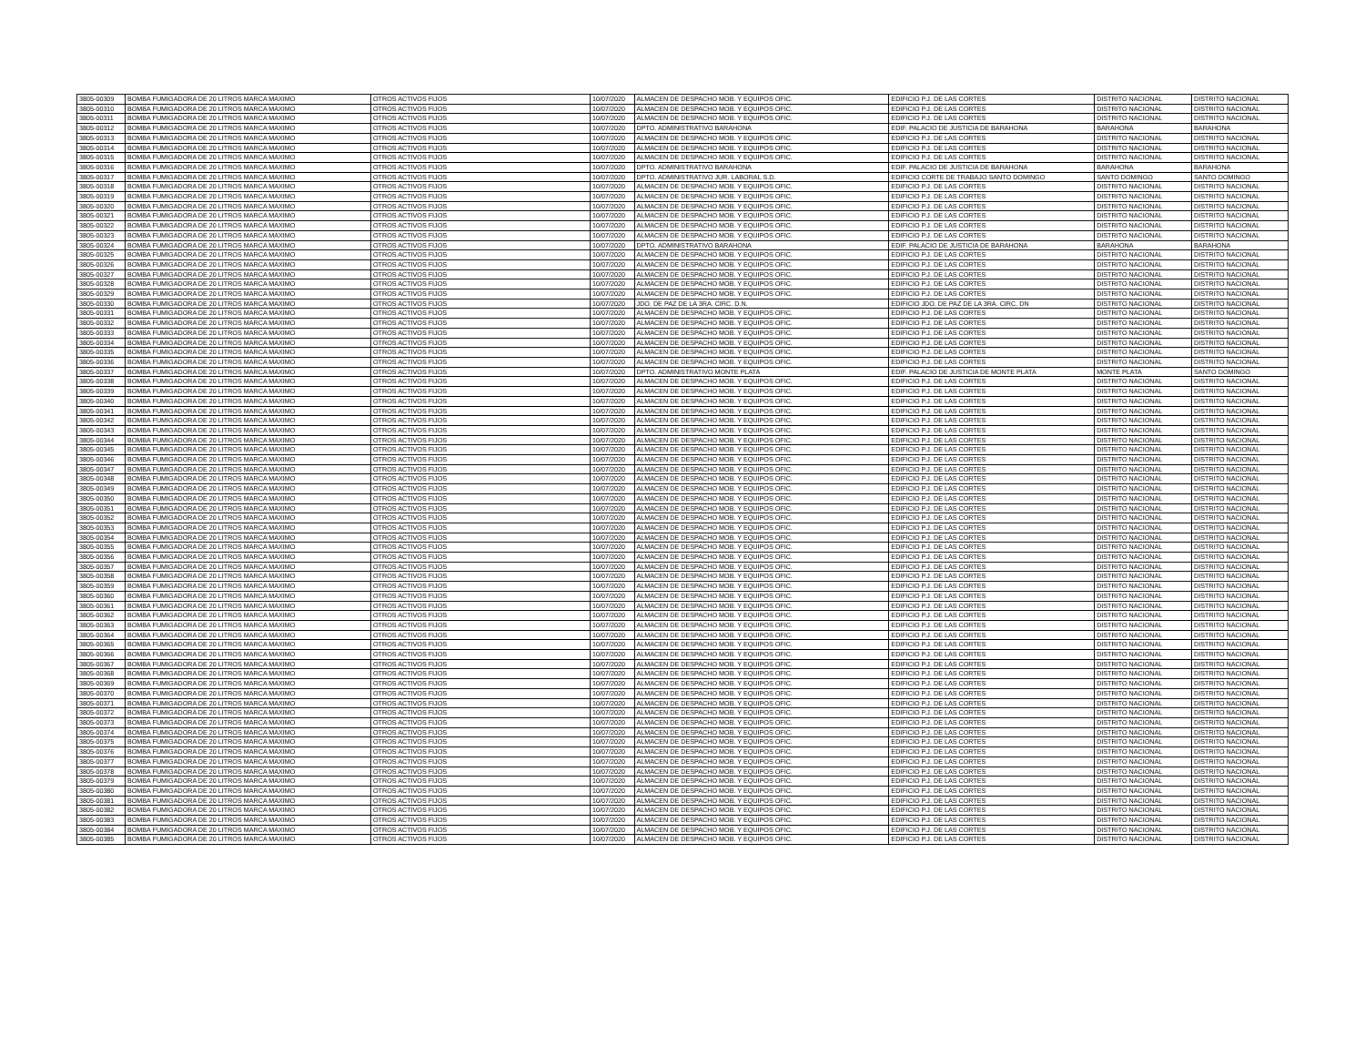| 3805-00309 | BOMBA FUMIGADORA DE 20 LITROS MARCA MAXIMO | OTROS ACTIVOS FIJOS | 10/07/2020 | ALMACEN DE DESPACHO MOB. Y EQUIPOS OFIC. | EDIFICIO P.J. DE LAS CORTES | DISTRITO NACIONAL | DISTRITO NACIONAL |
| 3805-00310 | BOMBA FUMIGADORA DE 20 LITROS MARCA MAXIMO | OTROS ACTIVOS FIJOS | 10/07/2020 | ALMACEN DE DESPACHO MOB. Y EQUIPOS OFIC. | EDIFICIO P.J. DE LAS CORTES | DISTRITO NACIONAL | DISTRITO NACIONAL |
| 3805-00311 | BOMBA FUMIGADORA DE 20 LITROS MARCA MAXIMO | OTROS ACTIVOS FIJOS | 10/07/2020 | ALMACEN DE DESPACHO MOB. Y EQUIPOS OFIC. | EDIFICIO P.J. DE LAS CORTES | DISTRITO NACIONAL | DISTRITO NACIONAL |
| 3805-00312 | BOMBA FUMIGADORA DE 20 LITROS MARCA MAXIMO | OTROS ACTIVOS FIJOS | 10/07/2020 | DPTO. ADMINISTRATIVO BARAHONA | EDIF. PALACIO DE JUSTICIA DE BARAHONA | BARAHONA | BARAHONA |
| 3805-00313 | BOMBA FUMIGADORA DE 20 LITROS MARCA MAXIMO | OTROS ACTIVOS FIJOS | 10/07/2020 | ALMACEN DE DESPACHO MOB. Y EQUIPOS OFIC. | EDIFICIO P.J. DE LAS CORTES | DISTRITO NACIONAL | DISTRITO NACIONAL |
| 3805-00314 | BOMBA FUMIGADORA DE 20 LITROS MARCA MAXIMO | OTROS ACTIVOS FIJOS | 10/07/2020 | ALMACEN DE DESPACHO MOB. Y EQUIPOS OFIC. | EDIFICIO P.J. DE LAS CORTES | DISTRITO NACIONAL | DISTRITO NACIONAL |
| 3805-00315 | BOMBA FUMIGADORA DE 20 LITROS MARCA MAXIMO | OTROS ACTIVOS FIJOS | 10/07/2020 | ALMACEN DE DESPACHO MOB. Y EQUIPOS OFIC. | EDIFICIO P.J. DE LAS CORTES | DISTRITO NACIONAL | DISTRITO NACIONAL |
| 3805-00316 | BOMBA FUMIGADORA DE 20 LITROS MARCA MAXIMO | OTROS ACTIVOS FIJOS | 10/07/2020 | DPTO. ADMINISTRATIVO BARAHONA | EDIF. PALACIO DE JUSTICIA DE BARAHONA | BARAHONA | BARAHONA |
| 3805-00317 | BOMBA FUMIGADORA DE 20 LITROS MARCA MAXIMO | OTROS ACTIVOS FIJOS | 10/07/2020 | DPTO. ADMINISTRATIVO JUR. LABORAL S.D. | EDIFICIO CORTE DE TRABAJO SANTO DOMINGO | SANTO DOMINGO | SANTO DOMINGO |
| 3805-00318 | BOMBA FUMIGADORA DE 20 LITROS MARCA MAXIMO | OTROS ACTIVOS FIJOS | 10/07/2020 | ALMACEN DE DESPACHO MOB. Y EQUIPOS OFIC. | EDIFICIO P.J. DE LAS CORTES | DISTRITO NACIONAL | DISTRITO NACIONAL |
| 3805-00319 | BOMBA FUMIGADORA DE 20 LITROS MARCA MAXIMO | OTROS ACTIVOS FIJOS | 10/07/2020 | ALMACEN DE DESPACHO MOB. Y EQUIPOS OFIC. | EDIFICIO P.J. DE LAS CORTES | DISTRITO NACIONAL | DISTRITO NACIONAL |
| 3805-00320 | BOMBA FUMIGADORA DE 20 LITROS MARCA MAXIMO | OTROS ACTIVOS FIJOS | 10/07/2020 | ALMACEN DE DESPACHO MOB. Y EQUIPOS OFIC. | EDIFICIO P.J. DE LAS CORTES | DISTRITO NACIONAL | DISTRITO NACIONAL |
| 3805-00321 | BOMBA FUMIGADORA DE 20 LITROS MARCA MAXIMO | OTROS ACTIVOS FIJOS | 10/07/2020 | ALMACEN DE DESPACHO MOB. Y EQUIPOS OFIC. | EDIFICIO P.J. DE LAS CORTES | DISTRITO NACIONAL | DISTRITO NACIONAL |
| 3805-00322 | BOMBA FUMIGADORA DE 20 LITROS MARCA MAXIMO | OTROS ACTIVOS FIJOS | 10/07/2020 | ALMACEN DE DESPACHO MOB. Y EQUIPOS OFIC. | EDIFICIO P.J. DE LAS CORTES | DISTRITO NACIONAL | DISTRITO NACIONAL |
| 3805-00323 | BOMBA FUMIGADORA DE 20 LITROS MARCA MAXIMO | OTROS ACTIVOS FIJOS | 10/07/2020 | ALMACEN DE DESPACHO MOB. Y EQUIPOS OFIC. | EDIFICIO P.J. DE LAS CORTES | DISTRITO NACIONAL | DISTRITO NACIONAL |
| 3805-00324 | BOMBA FUMIGADORA DE 20 LITROS MARCA MAXIMO | OTROS ACTIVOS FIJOS | 10/07/2020 | DPTO. ADMINISTRATIVO BARAHONA | EDIF. PALACIO DE JUSTICIA DE BARAHONA | BARAHONA | BARAHONA |
| 3805-00325 | BOMBA FUMIGADORA DE 20 LITROS MARCA MAXIMO | OTROS ACTIVOS FIJOS | 10/07/2020 | ALMACEN DE DESPACHO MOB. Y EQUIPOS OFIC. | EDIFICIO P.J. DE LAS CORTES | DISTRITO NACIONAL | DISTRITO NACIONAL |
| 3805-00326 | BOMBA FUMIGADORA DE 20 LITROS MARCA MAXIMO | OTROS ACTIVOS FIJOS | 10/07/2020 | ALMACEN DE DESPACHO MOB. Y EQUIPOS OFIC. | EDIFICIO P.J. DE LAS CORTES | DISTRITO NACIONAL | DISTRITO NACIONAL |
| 3805-00327 | BOMBA FUMIGADORA DE 20 LITROS MARCA MAXIMO | OTROS ACTIVOS FIJOS | 10/07/2020 | ALMACEN DE DESPACHO MOB. Y EQUIPOS OFIC. | EDIFICIO P.J. DE LAS CORTES | DISTRITO NACIONAL | DISTRITO NACIONAL |
| 3805-00328 | BOMBA FUMIGADORA DE 20 LITROS MARCA MAXIMO | OTROS ACTIVOS FIJOS | 10/07/2020 | ALMACEN DE DESPACHO MOB. Y EQUIPOS OFIC. | EDIFICIO P.J. DE LAS CORTES | DISTRITO NACIONAL | DISTRITO NACIONAL |
| 3805-00329 | BOMBA FUMIGADORA DE 20 LITROS MARCA MAXIMO | OTROS ACTIVOS FIJOS | 10/07/2020 | ALMACEN DE DESPACHO MOB. Y EQUIPOS OFIC. | EDIFICIO P.J. DE LAS CORTES | DISTRITO NACIONAL | DISTRITO NACIONAL |
| 3805-00330 | BOMBA FUMIGADORA DE 20 LITROS MARCA MAXIMO | OTROS ACTIVOS FIJOS | 10/07/2020 | JDO. DE PAZ DE LA 3RA. CIRC. D.N. | EDIFICIO JDO. DE PAZ DE LA 3RA. CIRC. DN | DISTRITO NACIONAL | DISTRITO NACIONAL |
| 3805-00331 | BOMBA FUMIGADORA DE 20 LITROS MARCA MAXIMO | OTROS ACTIVOS FIJOS | 10/07/2020 | ALMACEN DE DESPACHO MOB. Y EQUIPOS OFIC. | EDIFICIO P.J. DE LAS CORTES | DISTRITO NACIONAL | DISTRITO NACIONAL |
| 3805-00332 | BOMBA FUMIGADORA DE 20 LITROS MARCA MAXIMO | OTROS ACTIVOS FIJOS | 10/07/2020 | ALMACEN DE DESPACHO MOB. Y EQUIPOS OFIC. | EDIFICIO P.J. DE LAS CORTES | DISTRITO NACIONAL | DISTRITO NACIONAL |
| 3805-00333 | BOMBA FUMIGADORA DE 20 LITROS MARCA MAXIMO | OTROS ACTIVOS FIJOS | 10/07/2020 | ALMACEN DE DESPACHO MOB. Y EQUIPOS OFIC. | EDIFICIO P.J. DE LAS CORTES | DISTRITO NACIONAL | DISTRITO NACIONAL |
| 3805-00334 | BOMBA FUMIGADORA DE 20 LITROS MARCA MAXIMO | OTROS ACTIVOS FIJOS | 10/07/2020 | ALMACEN DE DESPACHO MOB. Y EQUIPOS OFIC. | EDIFICIO P.J. DE LAS CORTES | DISTRITO NACIONAL | DISTRITO NACIONAL |
| 3805-00335 | BOMBA FUMIGADORA DE 20 LITROS MARCA MAXIMO | OTROS ACTIVOS FIJOS | 10/07/2020 | ALMACEN DE DESPACHO MOB. Y EQUIPOS OFIC. | EDIFICIO P.J. DE LAS CORTES | DISTRITO NACIONAL | DISTRITO NACIONAL |
| 3805-00336 | BOMBA FUMIGADORA DE 20 LITROS MARCA MAXIMO | OTROS ACTIVOS FIJOS | 10/07/2020 | ALMACEN DE DESPACHO MOB. Y EQUIPOS OFIC. | EDIFICIO P.J. DE LAS CORTES | DISTRITO NACIONAL | DISTRITO NACIONAL |
| 3805-00337 | BOMBA FUMIGADORA DE 20 LITROS MARCA MAXIMO | OTROS ACTIVOS FIJOS | 10/07/2020 | DPTO. ADMINISTRATIVO MONTE PLATA | EDIF. PALACIO DE JUSTICIA DE MONTE PLATA | MONTE PLATA | SANTO DOMINGO |
| 3805-00338 | BOMBA FUMIGADORA DE 20 LITROS MARCA MAXIMO | OTROS ACTIVOS FIJOS | 10/07/2020 | ALMACEN DE DESPACHO MOB. Y EQUIPOS OFIC. | EDIFICIO P.J. DE LAS CORTES | DISTRITO NACIONAL | DISTRITO NACIONAL |
| 3805-00339 | BOMBA FUMIGADORA DE 20 LITROS MARCA MAXIMO | OTROS ACTIVOS FIJOS | 10/07/2020 | ALMACEN DE DESPACHO MOB. Y EQUIPOS OFIC. | EDIFICIO P.J. DE LAS CORTES | DISTRITO NACIONAL | DISTRITO NACIONAL |
| 3805-00340 | BOMBA FUMIGADORA DE 20 LITROS MARCA MAXIMO | OTROS ACTIVOS FIJOS | 10/07/2020 | ALMACEN DE DESPACHO MOB. Y EQUIPOS OFIC. | EDIFICIO P.J. DE LAS CORTES | DISTRITO NACIONAL | DISTRITO NACIONAL |
| 3805-00341 | BOMBA FUMIGADORA DE 20 LITROS MARCA MAXIMO | OTROS ACTIVOS FIJOS | 10/07/2020 | ALMACEN DE DESPACHO MOB. Y EQUIPOS OFIC. | EDIFICIO P.J. DE LAS CORTES | DISTRITO NACIONAL | DISTRITO NACIONAL |
| 3805-00342 | BOMBA FUMIGADORA DE 20 LITROS MARCA MAXIMO | OTROS ACTIVOS FIJOS | 10/07/2020 | ALMACEN DE DESPACHO MOB. Y EQUIPOS OFIC. | EDIFICIO P.J. DE LAS CORTES | DISTRITO NACIONAL | DISTRITO NACIONAL |
| 3805-00343 | BOMBA FUMIGADORA DE 20 LITROS MARCA MAXIMO | OTROS ACTIVOS FIJOS | 10/07/2020 | ALMACEN DE DESPACHO MOB. Y EQUIPOS OFIC. | EDIFICIO P.J. DE LAS CORTES | DISTRITO NACIONAL | DISTRITO NACIONAL |
| 3805-00344 | BOMBA FUMIGADORA DE 20 LITROS MARCA MAXIMO | OTROS ACTIVOS FIJOS | 10/07/2020 | ALMACEN DE DESPACHO MOB. Y EQUIPOS OFIC. | EDIFICIO P.J. DE LAS CORTES | DISTRITO NACIONAL | DISTRITO NACIONAL |
| 3805-00345 | BOMBA FUMIGADORA DE 20 LITROS MARCA MAXIMO | OTROS ACTIVOS FIJOS | 10/07/2020 | ALMACEN DE DESPACHO MOB. Y EQUIPOS OFIC. | EDIFICIO P.J. DE LAS CORTES | DISTRITO NACIONAL | DISTRITO NACIONAL |
| 3805-00346 | BOMBA FUMIGADORA DE 20 LITROS MARCA MAXIMO | OTROS ACTIVOS FIJOS | 10/07/2020 | ALMACEN DE DESPACHO MOB. Y EQUIPOS OFIC. | EDIFICIO P.J. DE LAS CORTES | DISTRITO NACIONAL | DISTRITO NACIONAL |
| 3805-00347 | BOMBA FUMIGADORA DE 20 LITROS MARCA MAXIMO | OTROS ACTIVOS FIJOS | 10/07/2020 | ALMACEN DE DESPACHO MOB. Y EQUIPOS OFIC. | EDIFICIO P.J. DE LAS CORTES | DISTRITO NACIONAL | DISTRITO NACIONAL |
| 3805-00348 | BOMBA FUMIGADORA DE 20 LITROS MARCA MAXIMO | OTROS ACTIVOS FIJOS | 10/07/2020 | ALMACEN DE DESPACHO MOB. Y EQUIPOS OFIC. | EDIFICIO P.J. DE LAS CORTES | DISTRITO NACIONAL | DISTRITO NACIONAL |
| 3805-00349 | BOMBA FUMIGADORA DE 20 LITROS MARCA MAXIMO | OTROS ACTIVOS FIJOS | 10/07/2020 | ALMACEN DE DESPACHO MOB. Y EQUIPOS OFIC. | EDIFICIO P.J. DE LAS CORTES | DISTRITO NACIONAL | DISTRITO NACIONAL |
| 3805-00350 | BOMBA FUMIGADORA DE 20 LITROS MARCA MAXIMO | OTROS ACTIVOS FIJOS | 10/07/2020 | ALMACEN DE DESPACHO MOB. Y EQUIPOS OFIC. | EDIFICIO P.J. DE LAS CORTES | DISTRITO NACIONAL | DISTRITO NACIONAL |
| 3805-00351 | BOMBA FUMIGADORA DE 20 LITROS MARCA MAXIMO | OTROS ACTIVOS FIJOS | 10/07/2020 | ALMACEN DE DESPACHO MOB. Y EQUIPOS OFIC. | EDIFICIO P.J. DE LAS CORTES | DISTRITO NACIONAL | DISTRITO NACIONAL |
| 3805-00352 | BOMBA FUMIGADORA DE 20 LITROS MARCA MAXIMO | OTROS ACTIVOS FIJOS | 10/07/2020 | ALMACEN DE DESPACHO MOB. Y EQUIPOS OFIC. | EDIFICIO P.J. DE LAS CORTES | DISTRITO NACIONAL | DISTRITO NACIONAL |
| 3805-00353 | BOMBA FUMIGADORA DE 20 LITROS MARCA MAXIMO | OTROS ACTIVOS FIJOS | 10/07/2020 | ALMACEN DE DESPACHO MOB. Y EQUIPOS OFIC. | EDIFICIO P.J. DE LAS CORTES | DISTRITO NACIONAL | DISTRITO NACIONAL |
| 3805-00354 | BOMBA FUMIGADORA DE 20 LITROS MARCA MAXIMO | OTROS ACTIVOS FIJOS | 10/07/2020 | ALMACEN DE DESPACHO MOB. Y EQUIPOS OFIC. | EDIFICIO P.J. DE LAS CORTES | DISTRITO NACIONAL | DISTRITO NACIONAL |
| 3805-00355 | BOMBA FUMIGADORA DE 20 LITROS MARCA MAXIMO | OTROS ACTIVOS FIJOS | 10/07/2020 | ALMACEN DE DESPACHO MOB. Y EQUIPOS OFIC. | EDIFICIO P.J. DE LAS CORTES | DISTRITO NACIONAL | DISTRITO NACIONAL |
| 3805-00356 | BOMBA FUMIGADORA DE 20 LITROS MARCA MAXIMO | OTROS ACTIVOS FIJOS | 10/07/2020 | ALMACEN DE DESPACHO MOB. Y EQUIPOS OFIC. | EDIFICIO P.J. DE LAS CORTES | DISTRITO NACIONAL | DISTRITO NACIONAL |
| 3805-00357 | BOMBA FUMIGADORA DE 20 LITROS MARCA MAXIMO | OTROS ACTIVOS FIJOS | 10/07/2020 | ALMACEN DE DESPACHO MOB. Y EQUIPOS OFIC. | EDIFICIO P.J. DE LAS CORTES | DISTRITO NACIONAL | DISTRITO NACIONAL |
| 3805-00358 | BOMBA FUMIGADORA DE 20 LITROS MARCA MAXIMO | OTROS ACTIVOS FIJOS | 10/07/2020 | ALMACEN DE DESPACHO MOB. Y EQUIPOS OFIC. | EDIFICIO P.J. DE LAS CORTES | DISTRITO NACIONAL | DISTRITO NACIONAL |
| 3805-00359 | BOMBA FUMIGADORA DE 20 LITROS MARCA MAXIMO | OTROS ACTIVOS FIJOS | 10/07/2020 | ALMACEN DE DESPACHO MOB. Y EQUIPOS OFIC. | EDIFICIO P.J. DE LAS CORTES | DISTRITO NACIONAL | DISTRITO NACIONAL |
| 3805-00360 | BOMBA FUMIGADORA DE 20 LITROS MARCA MAXIMO | OTROS ACTIVOS FIJOS | 10/07/2020 | ALMACEN DE DESPACHO MOB. Y EQUIPOS OFIC. | EDIFICIO P.J. DE LAS CORTES | DISTRITO NACIONAL | DISTRITO NACIONAL |
| 3805-00361 | BOMBA FUMIGADORA DE 20 LITROS MARCA MAXIMO | OTROS ACTIVOS FIJOS | 10/07/2020 | ALMACEN DE DESPACHO MOB. Y EQUIPOS OFIC. | EDIFICIO P.J. DE LAS CORTES | DISTRITO NACIONAL | DISTRITO NACIONAL |
| 3805-00362 | BOMBA FUMIGADORA DE 20 LITROS MARCA MAXIMO | OTROS ACTIVOS FIJOS | 10/07/2020 | ALMACEN DE DESPACHO MOB. Y EQUIPOS OFIC. | EDIFICIO P.J. DE LAS CORTES | DISTRITO NACIONAL | DISTRITO NACIONAL |
| 3805-00363 | BOMBA FUMIGADORA DE 20 LITROS MARCA MAXIMO | OTROS ACTIVOS FIJOS | 10/07/2020 | ALMACEN DE DESPACHO MOB. Y EQUIPOS OFIC. | EDIFICIO P.J. DE LAS CORTES | DISTRITO NACIONAL | DISTRITO NACIONAL |
| 3805-00364 | BOMBA FUMIGADORA DE 20 LITROS MARCA MAXIMO | OTROS ACTIVOS FIJOS | 10/07/2020 | ALMACEN DE DESPACHO MOB. Y EQUIPOS OFIC. | EDIFICIO P.J. DE LAS CORTES | DISTRITO NACIONAL | DISTRITO NACIONAL |
| 3805-00365 | BOMBA FUMIGADORA DE 20 LITROS MARCA MAXIMO | OTROS ACTIVOS FIJOS | 10/07/2020 | ALMACEN DE DESPACHO MOB. Y EQUIPOS OFIC. | EDIFICIO P.J. DE LAS CORTES | DISTRITO NACIONAL | DISTRITO NACIONAL |
| 3805-00366 | BOMBA FUMIGADORA DE 20 LITROS MARCA MAXIMO | OTROS ACTIVOS FIJOS | 10/07/2020 | ALMACEN DE DESPACHO MOB. Y EQUIPOS OFIC. | EDIFICIO P.J. DE LAS CORTES | DISTRITO NACIONAL | DISTRITO NACIONAL |
| 3805-00367 | BOMBA FUMIGADORA DE 20 LITROS MARCA MAXIMO | OTROS ACTIVOS FIJOS | 10/07/2020 | ALMACEN DE DESPACHO MOB. Y EQUIPOS OFIC. | EDIFICIO P.J. DE LAS CORTES | DISTRITO NACIONAL | DISTRITO NACIONAL |
| 3805-00368 | BOMBA FUMIGADORA DE 20 LITROS MARCA MAXIMO | OTROS ACTIVOS FIJOS | 10/07/2020 | ALMACEN DE DESPACHO MOB. Y EQUIPOS OFIC. | EDIFICIO P.J. DE LAS CORTES | DISTRITO NACIONAL | DISTRITO NACIONAL |
| 3805-00369 | BOMBA FUMIGADORA DE 20 LITROS MARCA MAXIMO | OTROS ACTIVOS FIJOS | 10/07/2020 | ALMACEN DE DESPACHO MOB. Y EQUIPOS OFIC. | EDIFICIO P.J. DE LAS CORTES | DISTRITO NACIONAL | DISTRITO NACIONAL |
| 3805-00370 | BOMBA FUMIGADORA DE 20 LITROS MARCA MAXIMO | OTROS ACTIVOS FIJOS | 10/07/2020 | ALMACEN DE DESPACHO MOB. Y EQUIPOS OFIC. | EDIFICIO P.J. DE LAS CORTES | DISTRITO NACIONAL | DISTRITO NACIONAL |
| 3805-00371 | BOMBA FUMIGADORA DE 20 LITROS MARCA MAXIMO | OTROS ACTIVOS FIJOS | 10/07/2020 | ALMACEN DE DESPACHO MOB. Y EQUIPOS OFIC. | EDIFICIO P.J. DE LAS CORTES | DISTRITO NACIONAL | DISTRITO NACIONAL |
| 3805-00372 | BOMBA FUMIGADORA DE 20 LITROS MARCA MAXIMO | OTROS ACTIVOS FIJOS | 10/07/2020 | ALMACEN DE DESPACHO MOB. Y EQUIPOS OFIC. | EDIFICIO P.J. DE LAS CORTES | DISTRITO NACIONAL | DISTRITO NACIONAL |
| 3805-00373 | BOMBA FUMIGADORA DE 20 LITROS MARCA MAXIMO | OTROS ACTIVOS FIJOS | 10/07/2020 | ALMACEN DE DESPACHO MOB. Y EQUIPOS OFIC. | EDIFICIO P.J. DE LAS CORTES | DISTRITO NACIONAL | DISTRITO NACIONAL |
| 3805-00374 | BOMBA FUMIGADORA DE 20 LITROS MARCA MAXIMO | OTROS ACTIVOS FIJOS | 10/07/2020 | ALMACEN DE DESPACHO MOB. Y EQUIPOS OFIC. | EDIFICIO P.J. DE LAS CORTES | DISTRITO NACIONAL | DISTRITO NACIONAL |
| 3805-00375 | BOMBA FUMIGADORA DE 20 LITROS MARCA MAXIMO | OTROS ACTIVOS FIJOS | 10/07/2020 | ALMACEN DE DESPACHO MOB. Y EQUIPOS OFIC. | EDIFICIO P.J. DE LAS CORTES | DISTRITO NACIONAL | DISTRITO NACIONAL |
| 3805-00376 | BOMBA FUMIGADORA DE 20 LITROS MARCA MAXIMO | OTROS ACTIVOS FIJOS | 10/07/2020 | ALMACEN DE DESPACHO MOB. Y EQUIPOS OFIC. | EDIFICIO P.J. DE LAS CORTES | DISTRITO NACIONAL | DISTRITO NACIONAL |
| 3805-00377 | BOMBA FUMIGADORA DE 20 LITROS MARCA MAXIMO | OTROS ACTIVOS FIJOS | 10/07/2020 | ALMACEN DE DESPACHO MOB. Y EQUIPOS OFIC. | EDIFICIO P.J. DE LAS CORTES | DISTRITO NACIONAL | DISTRITO NACIONAL |
| 3805-00378 | BOMBA FUMIGADORA DE 20 LITROS MARCA MAXIMO | OTROS ACTIVOS FIJOS | 10/07/2020 | ALMACEN DE DESPACHO MOB. Y EQUIPOS OFIC. | EDIFICIO P.J. DE LAS CORTES | DISTRITO NACIONAL | DISTRITO NACIONAL |
| 3805-00379 | BOMBA FUMIGADORA DE 20 LITROS MARCA MAXIMO | OTROS ACTIVOS FIJOS | 10/07/2020 | ALMACEN DE DESPACHO MOB. Y EQUIPOS OFIC. | EDIFICIO P.J. DE LAS CORTES | DISTRITO NACIONAL | DISTRITO NACIONAL |
| 3805-00380 | BOMBA FUMIGADORA DE 20 LITROS MARCA MAXIMO | OTROS ACTIVOS FIJOS | 10/07/2020 | ALMACEN DE DESPACHO MOB. Y EQUIPOS OFIC. | EDIFICIO P.J. DE LAS CORTES | DISTRITO NACIONAL | DISTRITO NACIONAL |
| 3805-00381 | BOMBA FUMIGADORA DE 20 LITROS MARCA MAXIMO | OTROS ACTIVOS FIJOS | 10/07/2020 | ALMACEN DE DESPACHO MOB. Y EQUIPOS OFIC. | EDIFICIO P.J. DE LAS CORTES | DISTRITO NACIONAL | DISTRITO NACIONAL |
| 3805-00382 | BOMBA FUMIGADORA DE 20 LITROS MARCA MAXIMO | OTROS ACTIVOS FIJOS | 10/07/2020 | ALMACEN DE DESPACHO MOB. Y EQUIPOS OFIC. | EDIFICIO P.J. DE LAS CORTES | DISTRITO NACIONAL | DISTRITO NACIONAL |
| 3805-00383 | BOMBA FUMIGADORA DE 20 LITROS MARCA MAXIMO | OTROS ACTIVOS FIJOS | 10/07/2020 | ALMACEN DE DESPACHO MOB. Y EQUIPOS OFIC. | EDIFICIO P.J. DE LAS CORTES | DISTRITO NACIONAL | DISTRITO NACIONAL |
| 3805-00384 | BOMBA FUMIGADORA DE 20 LITROS MARCA MAXIMO | OTROS ACTIVOS FIJOS | 10/07/2020 | ALMACEN DE DESPACHO MOB. Y EQUIPOS OFIC. | EDIFICIO P.J. DE LAS CORTES | DISTRITO NACIONAL | DISTRITO NACIONAL |
| 3805-00385 | BOMBA FUMIGADORA DE 20 LITROS MARCA MAXIMO | OTROS ACTIVOS FIJOS | 10/07/2020 | ALMACEN DE DESPACHO MOB. Y EQUIPOS OFIC. | EDIFICIO P.J. DE LAS CORTES | DISTRITO NACIONAL | DISTRITO NACIONAL |